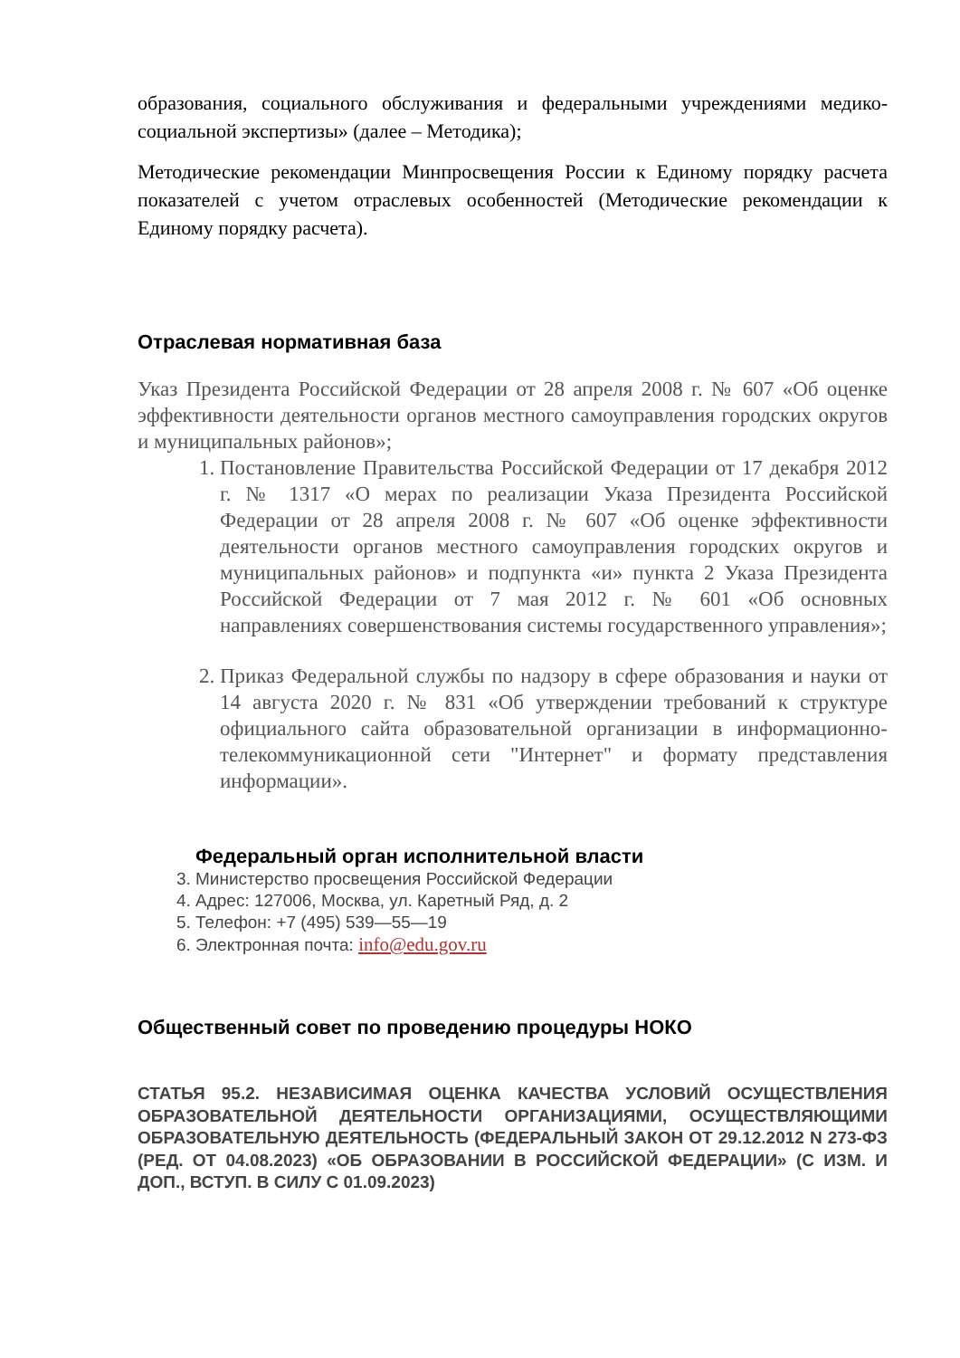образования, социального обслуживания и федеральными учреждениями медико-социальной экспертизы» (далее – Методика);
Методические рекомендации Минпросвещения России к Единому порядку расчета показателей с учетом отраслевых особенностей (Методические рекомендации к Единому порядку расчета).
Отраслевая нормативная база
Указ Президента Российской Федерации от 28 апреля 2008 г. № 607 «Об оценке эффективности деятельности органов местного самоуправления городских округов и муниципальных районов»;
1. Постановление Правительства Российской Федерации от 17 декабря 2012 г. № 1317 «О мерах по реализации Указа Президента Российской Федерации от 28 апреля 2008 г. № 607 «Об оценке эффективности деятельности органов местного самоуправления городских округов и муниципальных районов» и подпункта «и» пункта 2 Указа Президента Российской Федерации от 7 мая 2012 г. № 601 «Об основных направлениях совершенствования системы государственного управления»;
2. Приказ Федеральной службы по надзору в сфере образования и науки от 14 августа 2020 г. № 831 «Об утверждении требований к структуре официального сайта образовательной организации в информационно-телекоммуникационной сети "Интернет" и формату представления информации».
Федеральный орган исполнительной власти
3. Министерство просвещения Российской Федерации
4. Адрес: 127006, Москва, ул. Каретный Ряд, д. 2
5. Телефон: +7 (495) 539—55—19
6. Электронная почта: info@edu.gov.ru
Общественный совет по проведению процедуры НОКО
СТАТЬЯ 95.2. НЕЗАВИСИМАЯ ОЦЕНКА КАЧЕСТВА УСЛОВИЙ ОСУЩЕСТВЛЕНИЯ ОБРАЗОВАТЕЛЬНОЙ ДЕЯТЕЛЬНОСТИ ОРГАНИЗАЦИЯМИ, ОСУЩЕСТВЛЯЮЩИМИ ОБРАЗОВАТЕЛЬНУЮ ДЕЯТЕЛЬНОСТЬ (ФЕДЕРАЛЬНЫЙ ЗАКОН ОТ 29.12.2012 N 273-ФЗ (РЕД. ОТ 04.08.2023) «ОБ ОБРАЗОВАНИИ В РОССИЙСКОЙ ФЕДЕРАЦИИ» (С ИЗМ. И ДОП., ВСТУП. В СИЛУ С 01.09.2023)